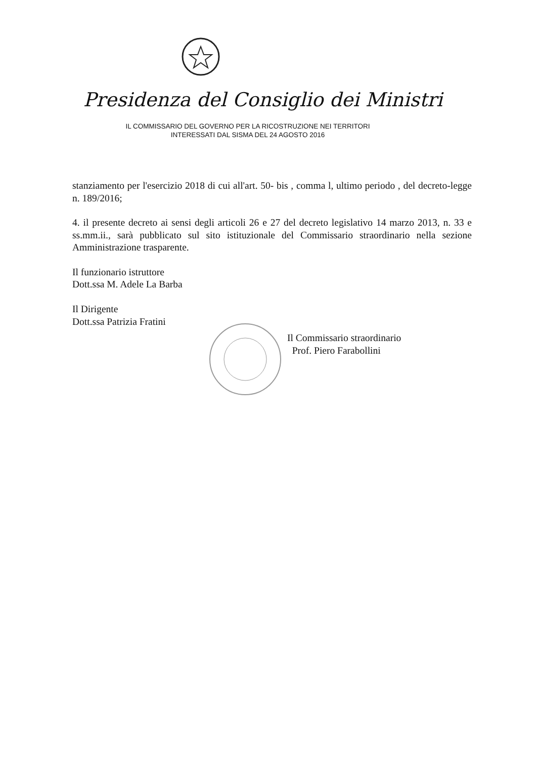Presidenza del Consiglio dei Ministri
IL COMMISSARIO DEL GOVERNO PER LA RICOSTRUZIONE NEI TERRITORI
INTERESSATI DAL SISMA DEL 24 AGOSTO 2016
stanziamento per l'esercizio 2018 di cui all'art. 50- bis , comma l, ultimo periodo , del decreto-legge n. 189/2016;
4. il presente decreto ai sensi degli articoli 26 e 27 del decreto legislativo 14 marzo 2013, n. 33 e ss.mm.ii., sarà pubblicato sul sito istituzionale del Commissario straordinario nella sezione Amministrazione trasparente.
Il funzionario istruttore
Dott.ssa M. Adele La Barba
Il Dirigente
Dott.ssa Patrizia Fratini
Il Commissario straordinario
Prof. Piero Farabollini